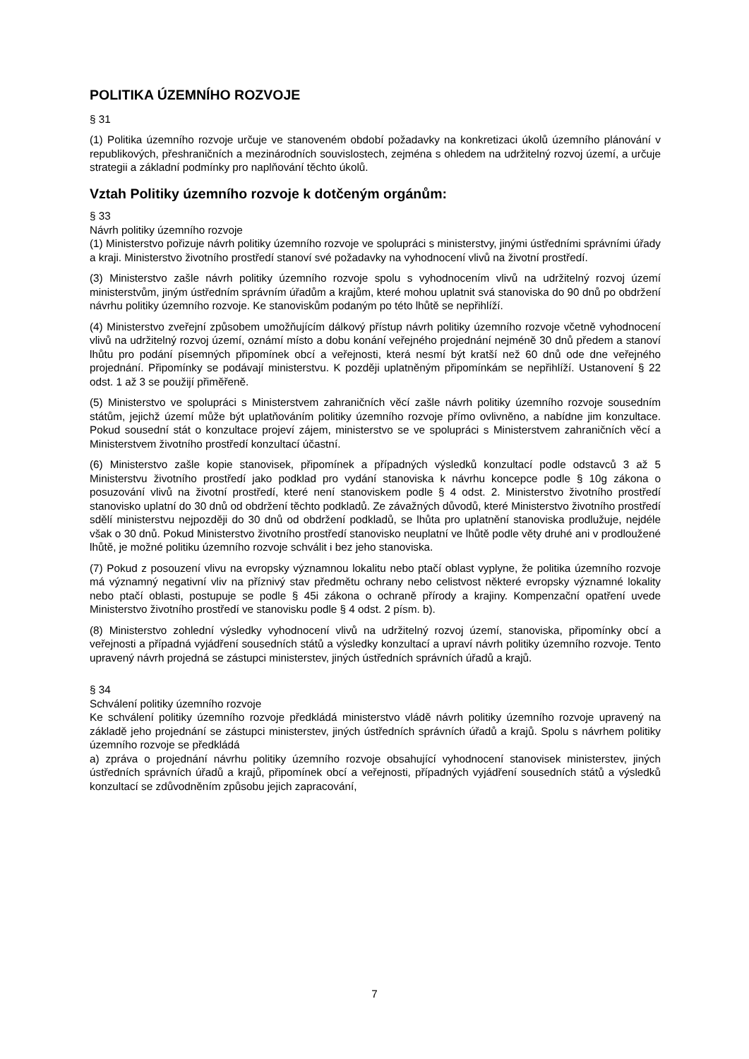POLITIKA ÚZEMNÍHO ROZVOJE
§ 31
(1) Politika územního rozvoje určuje ve stanoveném období požadavky na konkretizaci úkolů územního plánování v republikových, přeshraničních a mezinárodních souvislostech, zejména s ohledem na udržitelný rozvoj území, a určuje strategii a základní podmínky pro naplňování těchto úkolů.
Vztah Politiky územního rozvoje k dotčeným orgánům:
§ 33
Návrh politiky územního rozvoje
(1) Ministerstvo pořizuje návrh politiky územního rozvoje ve spolupráci s ministerstvy, jinými ústředními správními úřady a kraji. Ministerstvo životního prostředí stanoví své požadavky na vyhodnocení vlivů na životní prostředí.
(3) Ministerstvo zašle návrh politiky územního rozvoje spolu s vyhodnocením vlivů na udržitelný rozvoj území ministerstvům, jiným ústředním správním úřadům a krajům, které mohou uplatnit svá stanoviska do 90 dnů po obdržení návrhu politiky územního rozvoje. Ke stanoviskům podaným po této lhůtě se nepřihlíží.
(4) Ministerstvo zveřejní způsobem umožňujícím dálkový přístup návrh politiky územního rozvoje včetně vyhodnocení vlivů na udržitelný rozvoj území, oznámí místo a dobu konání veřejného projednání nejméně 30 dnů předem a stanoví lhůtu pro podání písemných připomínek obcí a veřejnosti, která nesmí být kratší než 60 dnů ode dne veřejného projednání. Připomínky se podávají ministerstvu. K později uplatněným připomínkám se nepřihlíží. Ustanovení § 22 odst. 1 až 3 se použijí přiměřeně.
(5) Ministerstvo ve spolupráci s Ministerstvem zahraničních věcí zašle návrh politiky územního rozvoje sousedním státům, jejichž území může být uplatňováním politiky územního rozvoje přímo ovlivněno, a nabídne jim konzultace. Pokud sousední stát o konzultace projeví zájem, ministerstvo se ve spolupráci s Ministerstvem zahraničních věcí a Ministerstvem životního prostředí konzultací účastní.
(6) Ministerstvo zašle kopie stanovisek, připomínek a případných výsledků konzultací podle odstavců 3 až 5 Ministerstvu životního prostředí jako podklad pro vydání stanoviska k návrhu koncepce podle § 10g zákona o posuzování vlivů na životní prostředí, které není stanoviskem podle § 4 odst. 2. Ministerstvo životního prostředí stanovisko uplatní do 30 dnů od obdržení těchto podkladů. Ze závažných důvodů, které Ministerstvo životního prostředí sdělí ministerstvu nejpozději do 30 dnů od obdržení podkladů, se lhůta pro uplatnění stanoviska prodlužuje, nejdéle však o 30 dnů. Pokud Ministerstvo životního prostředí stanovisko neuplatní ve lhůtě podle věty druhé ani v prodloužené lhůtě, je možné politiku územního rozvoje schválit i bez jeho stanoviska.
(7) Pokud z posouzení vlivu na evropsky významnou lokalitu nebo ptačí oblast vyplyne, že politika územního rozvoje má významný negativní vliv na příznivý stav předmětu ochrany nebo celistvost některé evropsky významné lokality nebo ptačí oblasti, postupuje se podle § 45i zákona o ochraně přírody a krajiny. Kompenzační opatření uvede Ministerstvo životního prostředí ve stanovisku podle § 4 odst. 2 písm. b).
(8) Ministerstvo zohlední výsledky vyhodnocení vlivů na udržitelný rozvoj území, stanoviska, připomínky obcí a veřejnosti a případná vyjádření sousedních států a výsledky konzultací a upraví návrh politiky územního rozvoje. Tento upravený návrh projedná se zástupci ministerstev, jiných ústředních správních úřadů a krajů.
§ 34
Schválení politiky územního rozvoje
Ke schválení politiky územního rozvoje předkládá ministerstvo vládě návrh politiky územního rozvoje upravený na základě jeho projednání se zástupci ministerstev, jiných ústředních správních úřadů a krajů. Spolu s návrhem politiky územního rozvoje se předkládá
a) zpráva o projednání návrhu politiky územního rozvoje obsahující vyhodnocení stanovisek ministerstev, jiných ústředních správních úřadů a krajů, připomínek obcí a veřejnosti, případných vyjádření sousedních států a výsledků konzultací se zdůvodněním způsobu jejich zapracování,
7